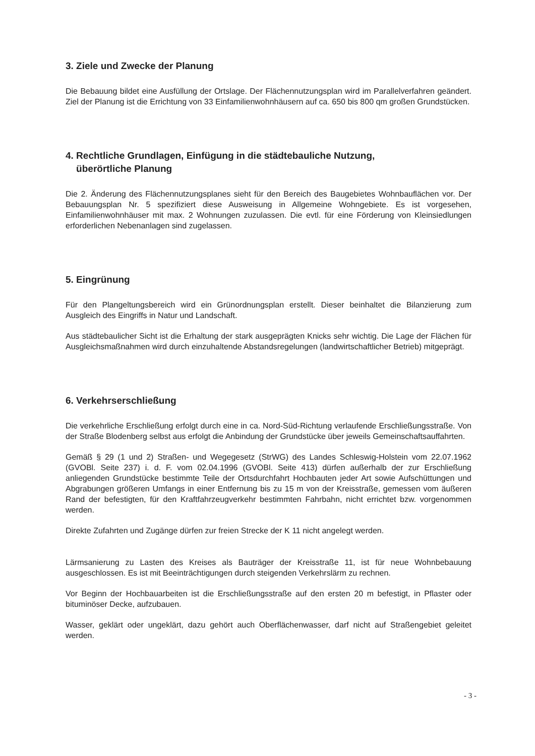3. Ziele und Zwecke der Planung
Die Bebauung bildet eine Ausfüllung der Ortslage. Der Flächennutzungsplan wird im Parallelverfahren geändert. Ziel der Planung ist die Errichtung von 33 Einfamilienwohnhäusern auf ca. 650 bis 800 qm großen Grundstücken.
4. Rechtliche Grundlagen, Einfügung in die städtebauliche Nutzung,
überörtliche Planung
Die 2. Änderung des Flächennutzungsplanes sieht für den Bereich des Baugebietes Wohnbauflächen vor. Der Bebauungsplan Nr. 5 spezifiziert diese Ausweisung in Allgemeine Wohngebiete. Es ist vorgesehen, Einfamilienwohnhäuser mit max. 2 Wohnungen zuzulassen. Die evtl. für eine Förderung von Kleinsiedlungen erforderlichen Nebenanlagen sind zugelassen.
5. Eingrünung
Für den Plangeltungsbereich wird ein Grünordnungsplan erstellt. Dieser beinhaltet die Bilanzierung zum Ausgleich des Eingriffs in Natur und Landschaft.
Aus städtebaulicher Sicht ist die Erhaltung der stark ausgeprägten Knicks sehr wichtig. Die Lage der Flächen für Ausgleichsmaßnahmen wird durch einzuhaltende Abstandsregelungen (landwirtschaftlicher Betrieb) mitgeprägt.
6. Verkehrserschließung
Die verkehrliche Erschließung erfolgt durch eine in ca. Nord-Süd-Richtung verlaufende Erschließungsstraße. Von der Straße Blodenberg selbst aus erfolgt die Anbindung der Grundstücke über jeweils Gemeinschaftsauffahrten.
Gemäß § 29 (1 und 2) Straßen- und Wegegesetz (StrWG) des Landes Schleswig-Holstein vom 22.07.1962 (GVOBl. Seite 237) i. d. F. vom 02.04.1996 (GVOBl. Seite 413) dürfen außerhalb der zur Erschließung anliegenden Grundstücke bestimmte Teile der Ortsdurchfahrt Hochbauten jeder Art sowie Aufschüttungen und Abgrabungen größeren Umfangs in einer Entfernung bis zu 15 m von der Kreisstraße, gemessen vom äußeren Rand der befestigten, für den Kraftfahrzeugverkehr bestimmten Fahrbahn, nicht errichtet bzw. vorgenommen werden.
Direkte Zufahrten und Zugänge dürfen zur freien Strecke der K 11 nicht angelegt werden.
Lärmsanierung zu Lasten des Kreises als Bauträger der Kreisstraße 11, ist für neue Wohnbebauung ausgeschlossen. Es ist mit Beeinträchtigungen durch steigenden Verkehrslärm zu rechnen.
Vor Beginn der Hochbauarbeiten ist die Erschließungsstraße auf den ersten 20 m befestigt, in Pflaster oder bituminöser Decke, aufzubauen.
Wasser, geklärt oder ungeklärt, dazu gehört auch Oberflächenwasser, darf nicht auf Straßengebiet geleitet werden.
- 3 -